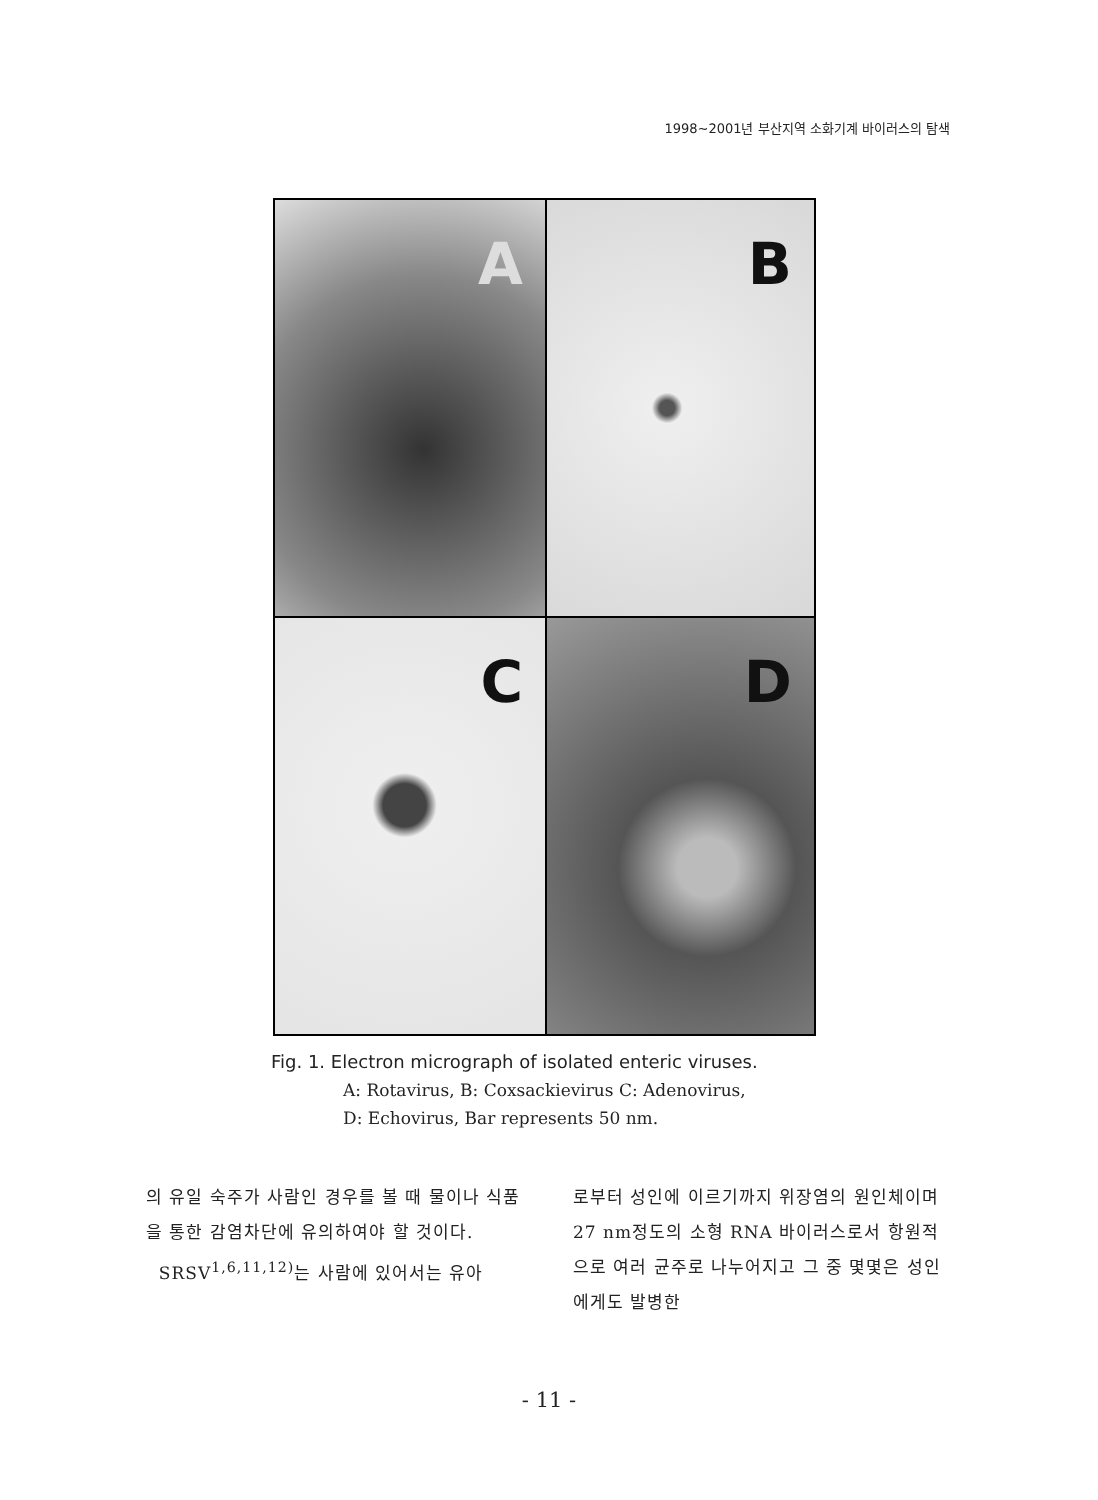1998~2001년 부산지역 소화기계 바이러스의 탐색
A
B
C
D
Fig. 1. Electron micrograph of isolated enteric viruses.
A: Rotavirus, B: Coxsackievirus C: Adenovirus,
D: Echovirus, Bar represents 50 nm.
의 유일 숙주가 사람인 경우를 볼 때 물이나 식품을 통한 감염차단에 유의하여야 할 것이다.
SRSV<sup>1,6,11,12)</sup>는 사람에 있어서는 유아
로부터 성인에 이르기까지 위장염의 원인체이며 27 nm정도의 소형 RNA 바이러스로서 항원적으로 여러 균주로 나누어지고 그 중 몇몇은 성인에게도 발병한
- 11 -